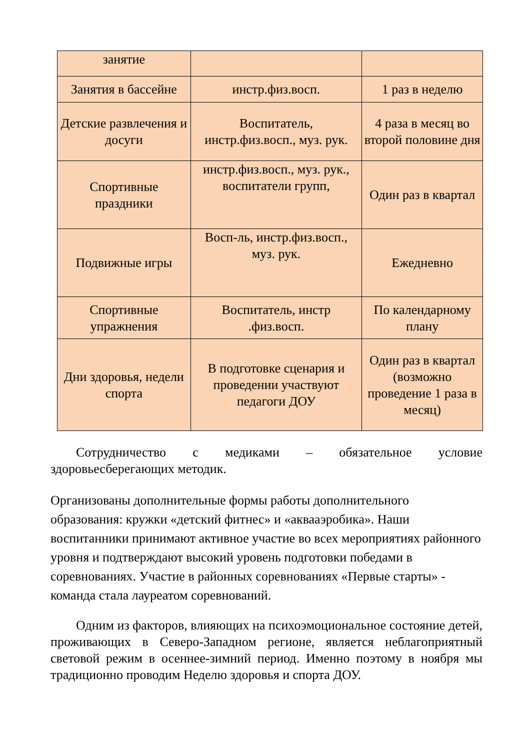| занятие | | |
| Занятия в бассейне | инстр.физ.восп. | 1 раз в неделю |
| Детские развлечения и досуги | Воспитатель, инстр.физ.восп., муз. рук. | 4 раза в месяц во второй половине дня |
| Спортивные праздники | инстр.физ.восп., муз. рук., воспитатели групп, | Один раз в квартал |
| Подвижные игры | Восп-ль, инстр.физ.восп., муз. рук. | Ежедневно |
| Спортивные упражнения | Воспитатель, инстр .физ.восп. | По календарному плану |
| Дни здоровья, недели спорта | В подготовке сценария и проведении участвуют педагоги ДОУ | Один раз в квартал (возможно проведение 1 раза в месяц) |
Сотрудничество с медиками – обязательное условие здоровьесберегающих методик.
Организованы дополнительные формы работы дополнительного образования: кружки «детский фитнес» и «аквааэробика». Наши воспитанники принимают активное участие во всех мероприятиях районного уровня и подтверждают высокий уровень подготовки победами в соревнованиях. Участие в районных соревнованиях «Первые старты» - команда стала лауреатом соревнований.
Одним из факторов, влияющих на психоэмоциональное состояние детей, проживающих в Северо-Западном регионе, является неблагоприятный световой режим в осеннее-зимний период. Именно поэтому в ноября мы традиционно проводим Неделю здоровья и спорта ДОУ.